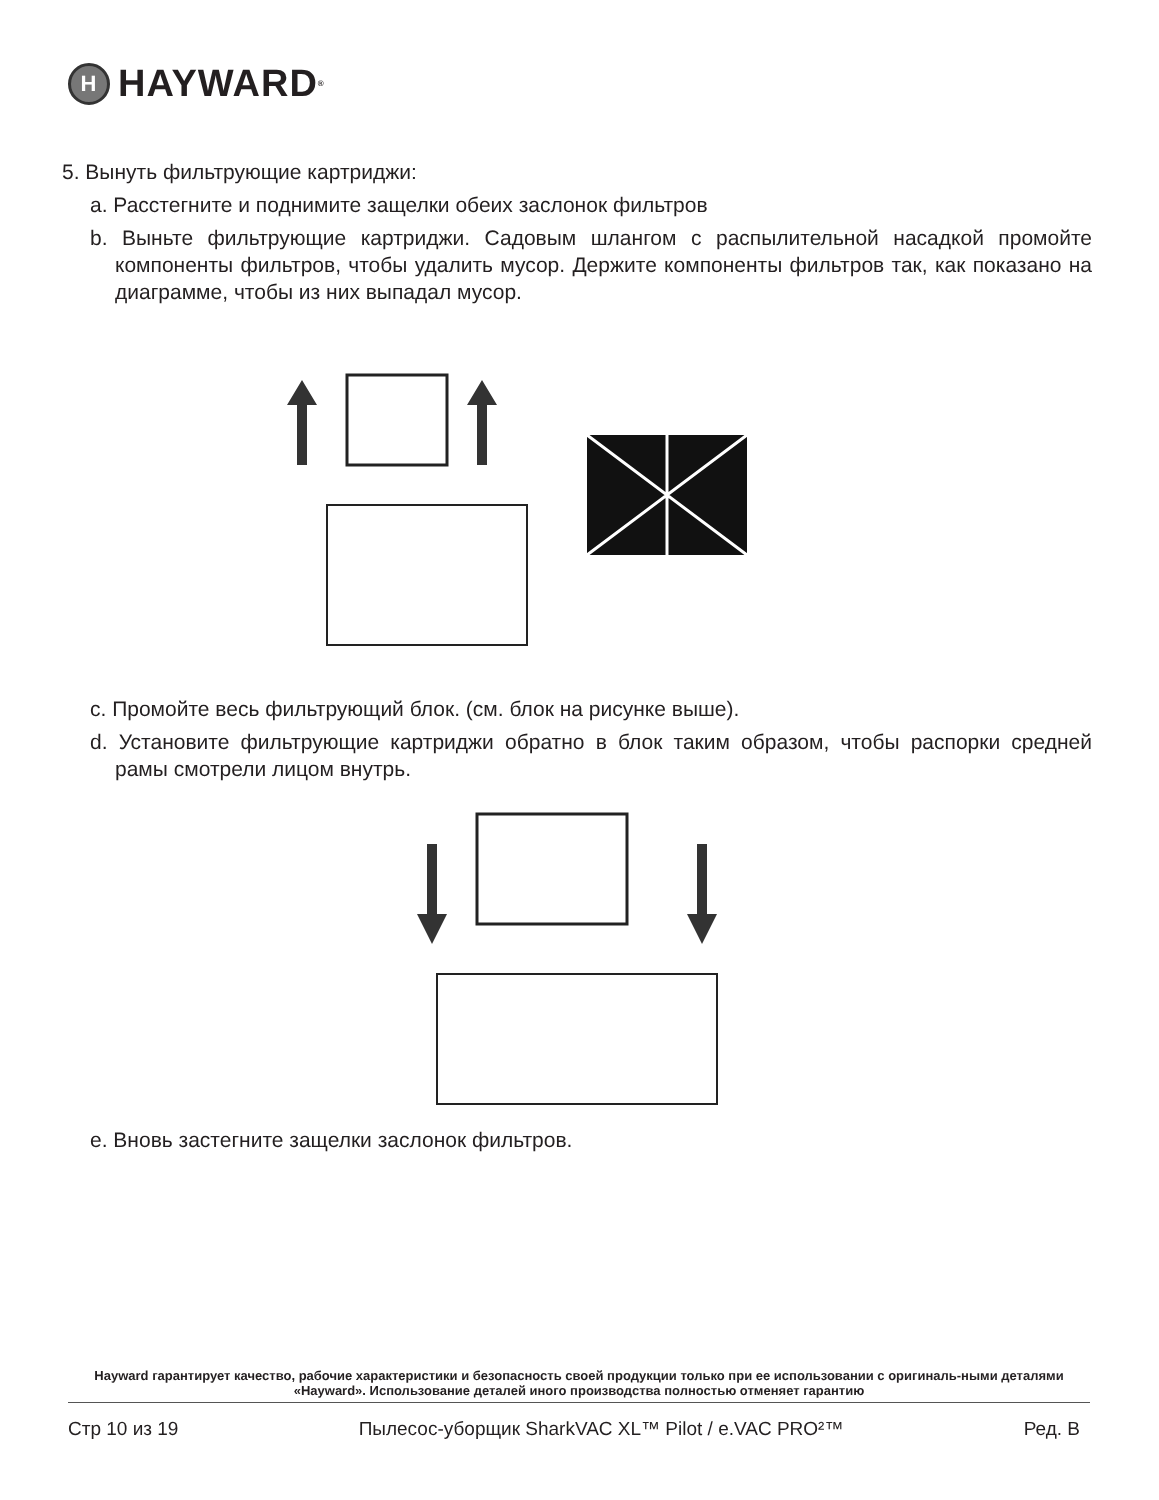H HAYWARD<sup>®</sup>
5. Вынуть фильтрующие картриджи:
a. Расстегните и поднимите защелки обеих заслонок фильтров
b. Выньте фильтрующие картриджи. Садовым шлангом с распылительной насадкой промойте компоненты фильтров, чтобы удалить мусор. Держите компоненты фильтров так, как показано на диаграмме, чтобы из них выпадал мусор.
c. Промойте весь фильтрующий блок. (см. блок на рисунке выше).
d. Установите фильтрующие картриджи обратно в блок таким образом, чтобы распорки средней рамы смотрели лицом внутрь.
e. Вновь застегните защелки заслонок фильтров.
Hayward гарантирует качество, рабочие характеристики и безопасность своей продукции только при ее использовании с оригиналь-ными деталями «Hayward». Использование деталей иного производства полностью отменяет гарантию
Стр 10 из 19 Пылесос-уборщик SharkVAC XL™ Pilot / e.VAC PRO²™ Ред. B